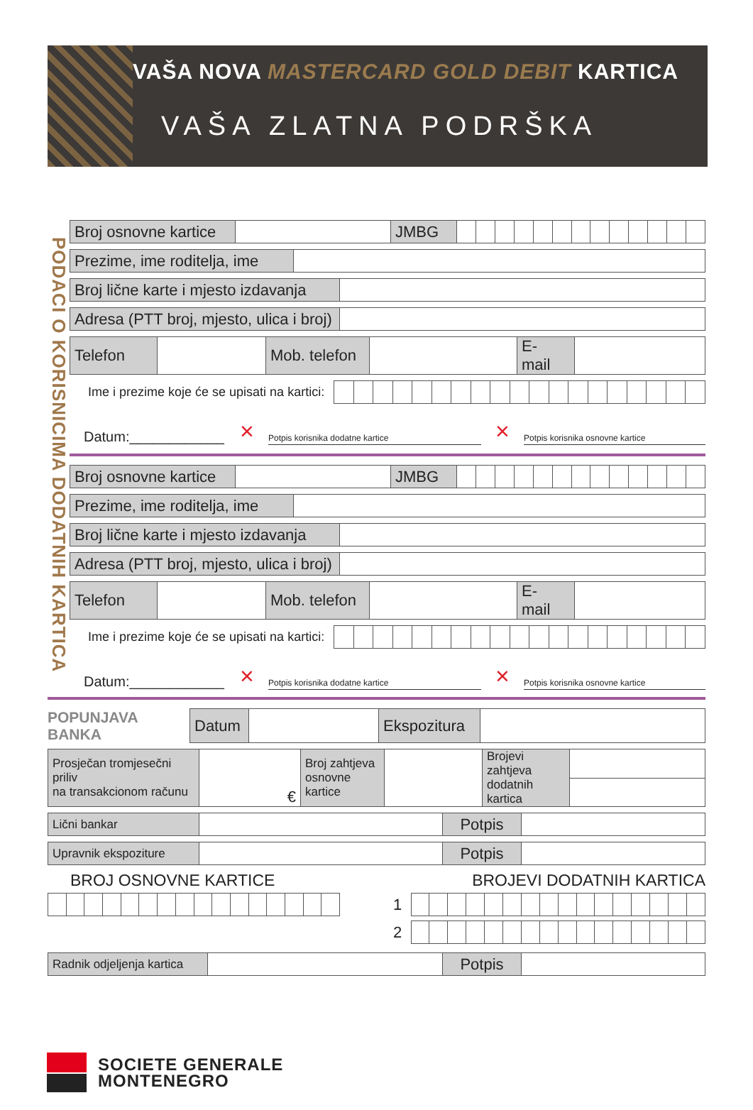VAŠA NOVA MASTERCARD GOLD DEBIT KARTICA
VAŠA ZLATNA PODRŠKA
PODACI O KORISNICIMA DODATNIH KARTICA
| Broj osnovne kartice | | JMBG | | | | | | | | | | | | | |
| Prezime, ime roditelja, ime | |
| Broj lične karte i mjesto izdavanja | |
| Adresa (PTT broj, mjesto, ulica i broj) | |
| Telefon | | Mob. telefon | | E- mail | |
| Ime i prezime koje će se upisati na kartici: | | | | | | | | | | | | | | | | | | | |
Datum:____________
×
Potpis korisnika dodatne kartice
×
Potpis korisnika osnovne kartice
| Broj osnovne kartice | | JMBG | | | | | | | | | | | | | |
| Prezime, ime roditelja, ime | |
| Broj lične karte i mjesto izdavanja | |
| Adresa (PTT broj, mjesto, ulica i broj) | |
| Telefon | | Mob. telefon | | E- mail | |
| Ime i prezime koje će se upisati na kartici: | | | | | | | | | | | | | | | | | | | |
Datum:____________
×
Potpis korisnika dodatne kartice
×
Potpis korisnika osnovne kartice
| POPUNJAVA BANKA | Datum | | Ekspozitura | |
| Prosječan tromjesečni priliv na transakcionom računu | € | Broj zahtjeva osnovne kartice | | Brojevi zahtjeva dodatnih kartica | |
| Lični bankar | | Potpis | |
| Upravnik ekspoziture | | Potpis | |
BROJ OSNOVNE KARTICE BROJEVI DODATNIH KARTICA
1
2
| Radnik odjeljenja kartica | | Potpis | |
SOCIETE GENERALE
MONTENEGRO